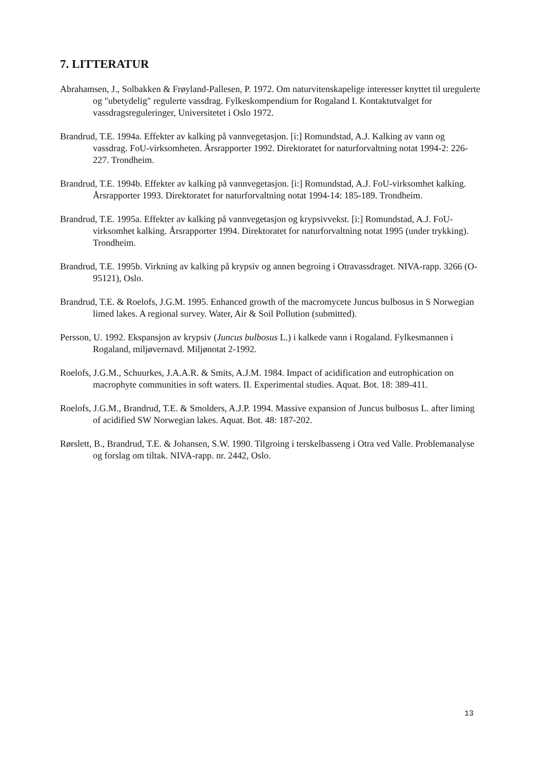7. LITTERATUR
Abrahamsen, J., Solbakken & Frøyland-Pallesen, P. 1972. Om naturvitenskapelige interesser knyttet til uregulerte og "ubetydelig" regulerte vassdrag. Fylkeskompendium for Rogaland I. Kontaktutvalget for vassdragsreguleringer, Universitetet i Oslo 1972.
Brandrud, T.E. 1994a. Effekter av kalking på vannvegetasjon. [i:] Romundstad, A.J. Kalking av vann og vassdrag. FoU-virksomheten. Årsrapporter 1992. Direktoratet for naturforvaltning notat 1994-2: 226-227. Trondheim.
Brandrud, T.E. 1994b. Effekter av kalking på vannvegetasjon. [i:] Romundstad, A.J. FoU-virksomhet kalking. Årsrapporter 1993. Direktoratet for naturforvaltning notat 1994-14: 185-189. Trondheim.
Brandrud, T.E. 1995a. Effekter av kalking på vannvegetasjon og krypsivvekst. [i:] Romundstad, A.J. FoU-virksomhet kalking. Årsrapporter 1994. Direktoratet for naturforvaltning notat 1995 (under trykking). Trondheim.
Brandrud, T.E. 1995b. Virkning av kalking på krypsiv og annen begroing i Otravassdraget. NIVA-rapp. 3266 (O-95121), Oslo.
Brandrud, T.E. & Roelofs, J.G.M. 1995. Enhanced growth of the macromycete Juncus bulbosus in S Norwegian limed lakes. A regional survey. Water, Air & Soil Pollution (submitted).
Persson, U. 1992. Ekspansjon av krypsiv (Juncus bulbosus L.) i kalkede vann i Rogaland. Fylkesmannen i Rogaland, miljøvernavd. Miljønotat 2-1992.
Roelofs, J.G.M., Schuurkes, J.A.A.R. & Smits, A.J.M. 1984. Impact of acidification and eutrophication on macrophyte communities in soft waters. II. Experimental studies. Aquat. Bot. 18: 389-411.
Roelofs, J.G.M., Brandrud, T.E. & Smolders, A.J.P. 1994. Massive expansion of Juncus bulbosus L. after liming of acidified SW Norwegian lakes. Aquat. Bot. 48: 187-202.
Rørslett, B., Brandrud, T.E. & Johansen, S.W. 1990. Tilgroing i terskelbasseng i Otra ved Valle. Problemanalyse og forslag om tiltak. NIVA-rapp. nr. 2442, Oslo.
13